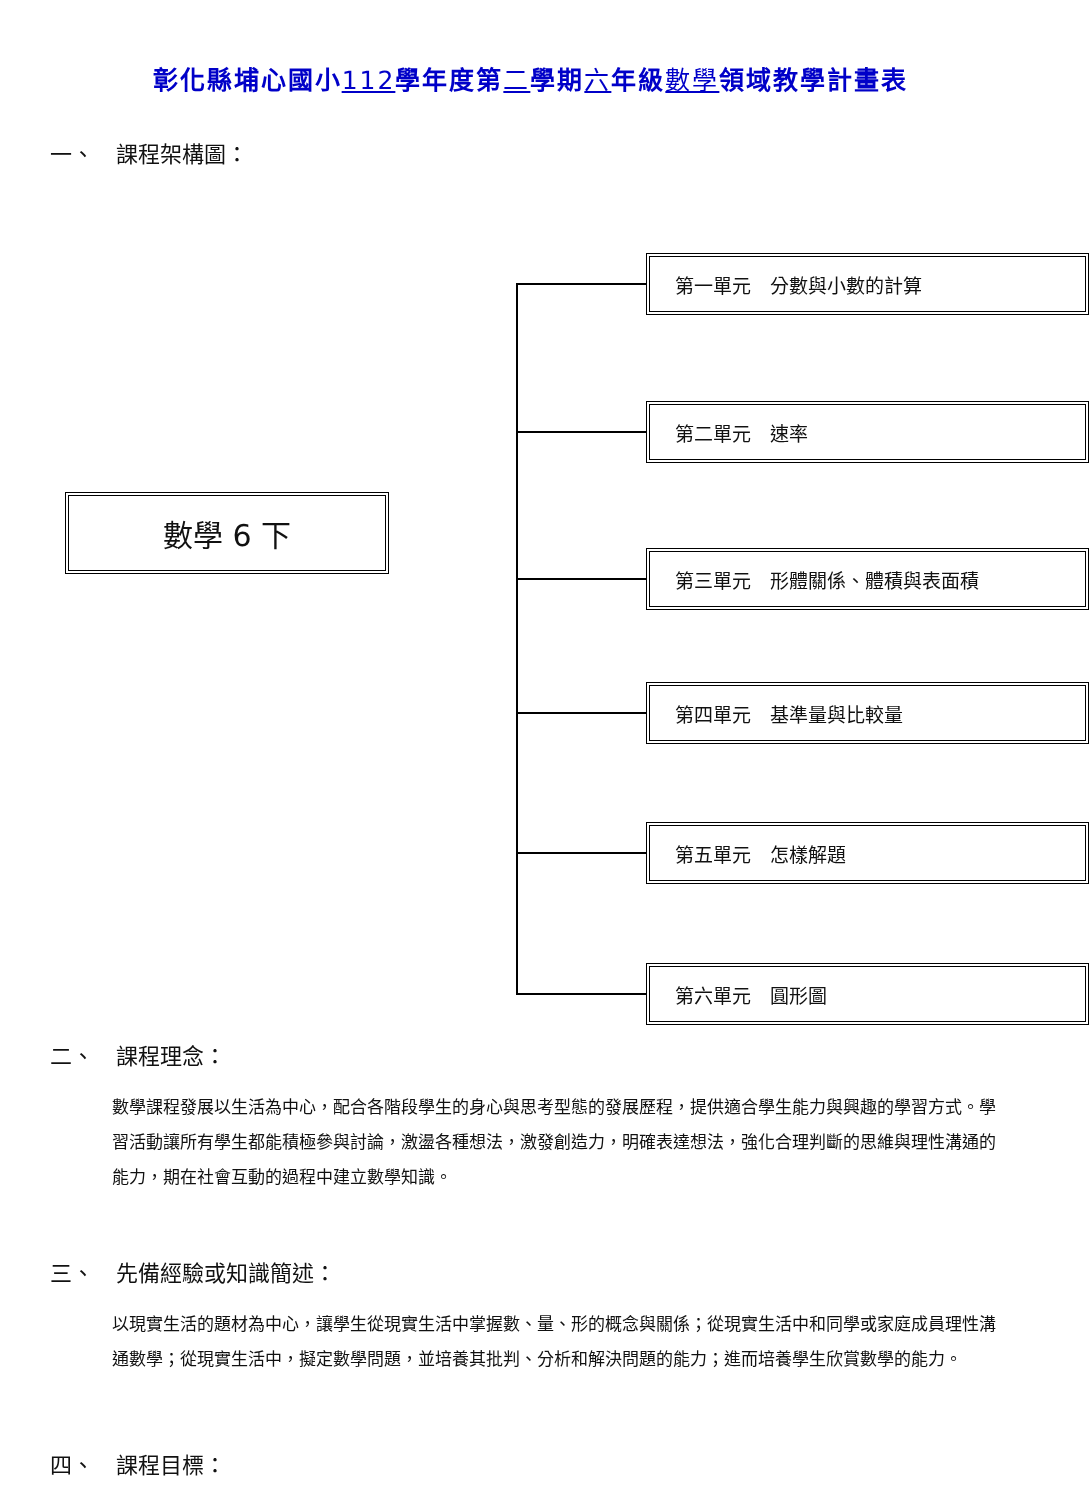彰化縣埔心國小112學年度第二學期六年級數學領域教學計畫表
一、　課程架構圖：
數學 6 下
第一單元　分數與小數的計算
第二單元　速率
第三單元　形體關係、體積與表面積
第四單元　基準量與比較量
第五單元　怎樣解題
第六單元　圓形圖
二、　課程理念：
數學課程發展以生活為中心，配合各階段學生的身心與思考型態的發展歷程，提供適合學生能力與興趣的學習方式。學習活動讓所有學生都能積極參與討論，激盪各種想法，激發創造力，明確表達想法，強化合理判斷的思維與理性溝通的能力，期在社會互動的過程中建立數學知識。
三、　先備經驗或知識簡述：
以現實生活的題材為中心，讓學生從現實生活中掌握數、量、形的概念與關係；從現實生活中和同學或家庭成員理性溝通數學；從現實生活中，擬定數學問題，並培養其批判、分析和解決問題的能力；進而培養學生欣賞數學的能力。
四、　課程目標：